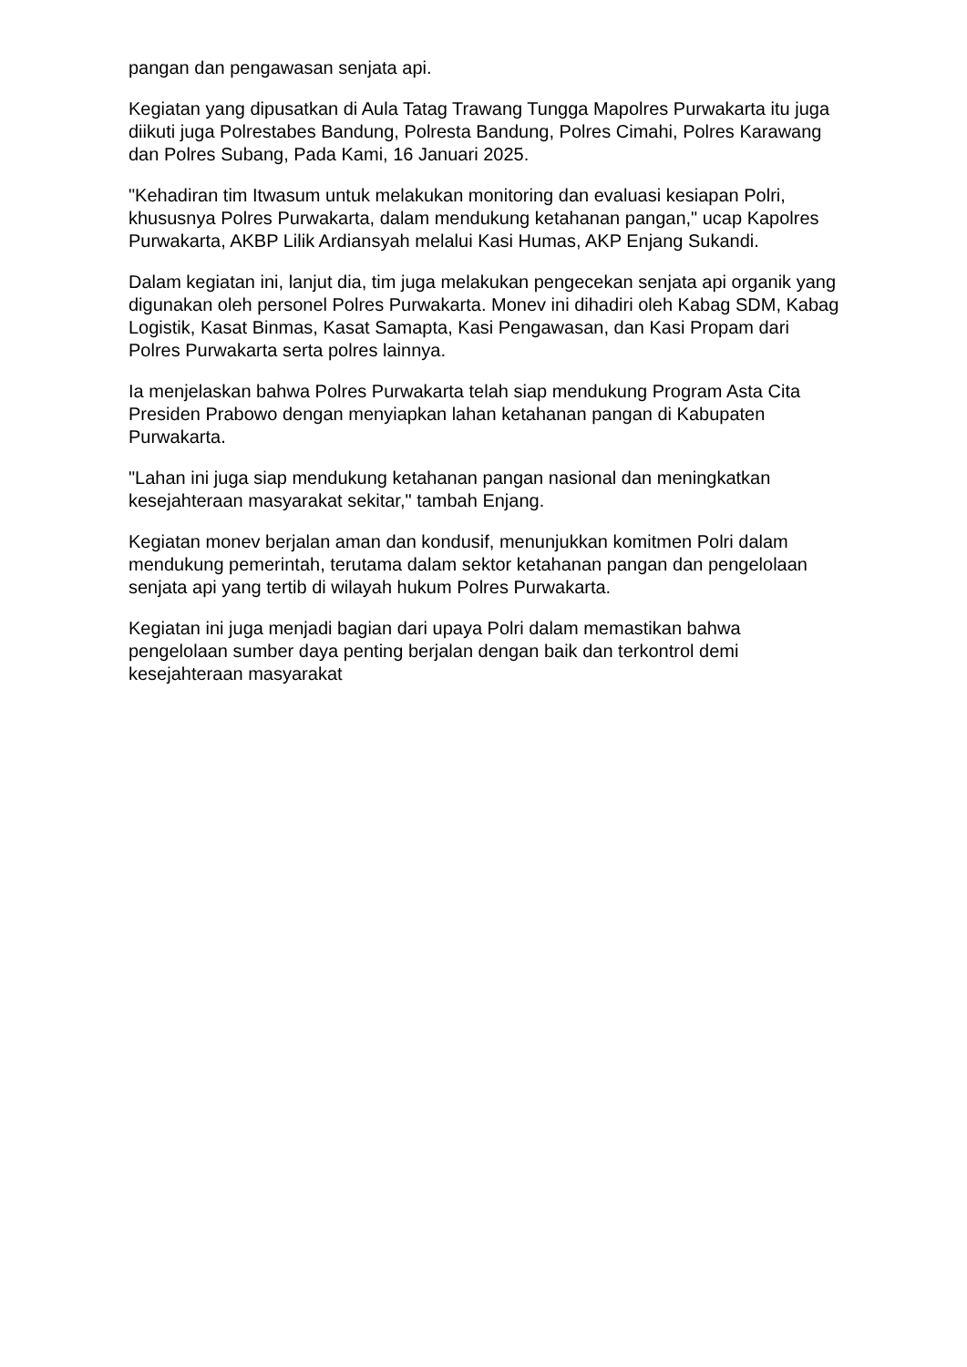pangan dan pengawasan senjata api.
Kegiatan yang dipusatkan di Aula Tatag Trawang Tungga Mapolres Purwakarta itu juga diikuti juga Polrestabes Bandung, Polresta Bandung, Polres Cimahi, Polres Karawang dan Polres Subang, Pada Kami, 16 Januari 2025.
"Kehadiran tim Itwasum untuk melakukan monitoring dan evaluasi kesiapan Polri, khususnya Polres Purwakarta, dalam mendukung ketahanan pangan," ucap Kapolres Purwakarta, AKBP Lilik Ardiansyah melalui Kasi Humas, AKP Enjang Sukandi.
Dalam kegiatan ini, lanjut dia, tim juga melakukan pengecekan senjata api organik yang digunakan oleh personel Polres Purwakarta. Monev ini dihadiri oleh Kabag SDM, Kabag Logistik, Kasat Binmas, Kasat Samapta, Kasi Pengawasan, dan Kasi Propam dari Polres Purwakarta serta polres lainnya.
Ia menjelaskan bahwa Polres Purwakarta telah siap mendukung Program Asta Cita Presiden Prabowo dengan menyiapkan lahan ketahanan pangan di Kabupaten Purwakarta.
"Lahan ini juga siap mendukung ketahanan pangan nasional dan meningkatkan kesejahteraan masyarakat sekitar," tambah Enjang.
Kegiatan monev berjalan aman dan kondusif, menunjukkan komitmen Polri dalam mendukung pemerintah, terutama dalam sektor ketahanan pangan dan pengelolaan senjata api yang tertib di wilayah hukum Polres Purwakarta.
Kegiatan ini juga menjadi bagian dari upaya Polri dalam memastikan bahwa pengelolaan sumber daya penting berjalan dengan baik dan terkontrol demi kesejahteraan masyarakat